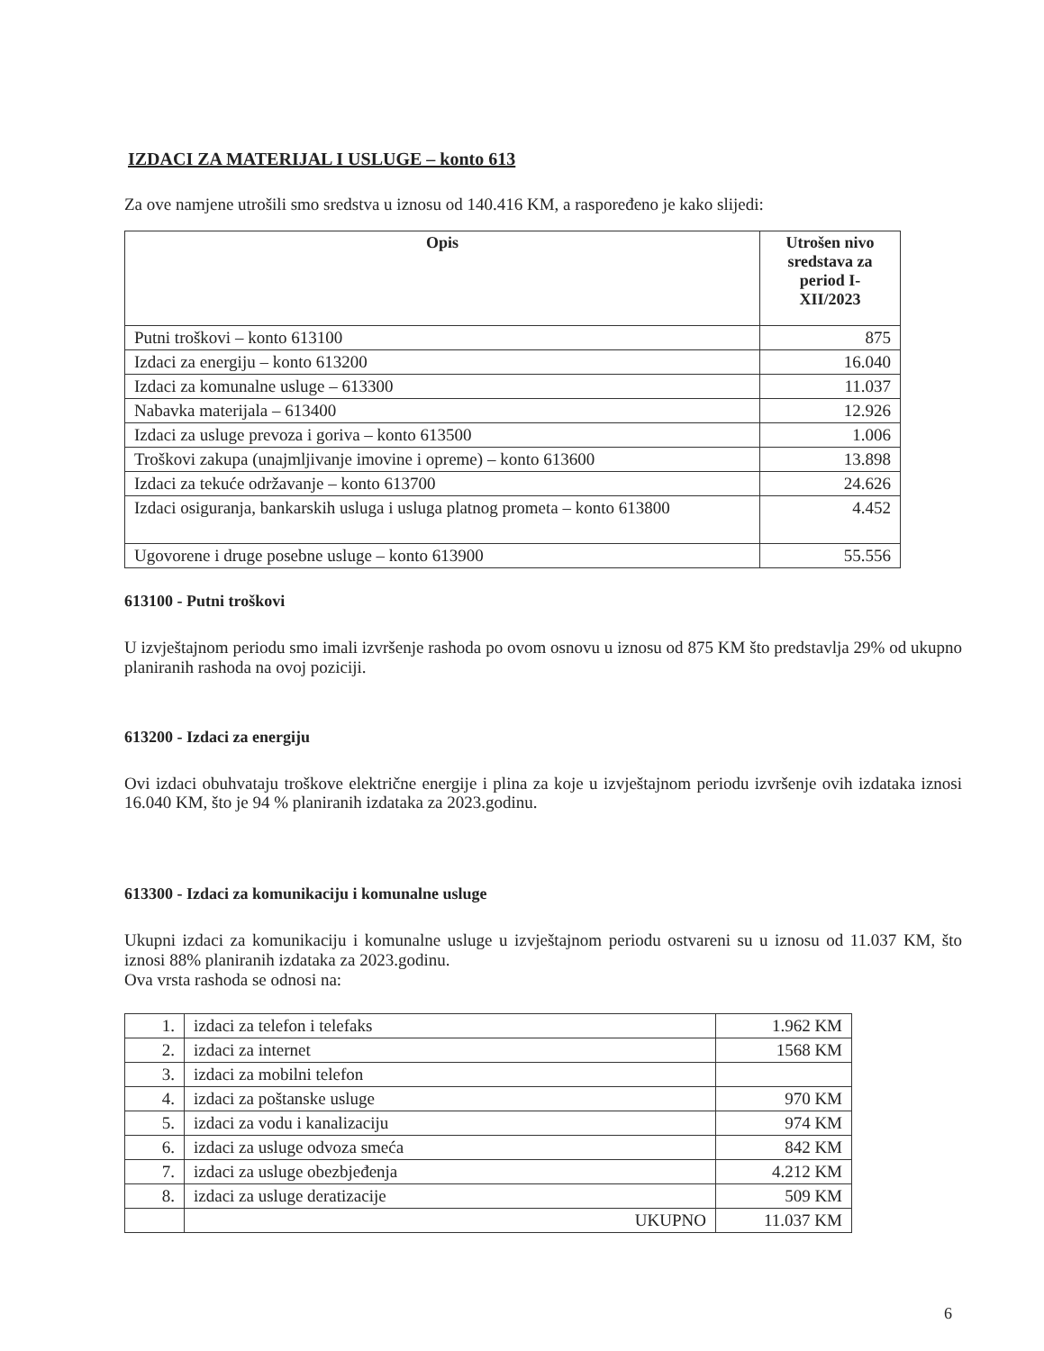IZDACI ZA MATERIJAL I USLUGE – konto 613
Za ove namjene utrošili smo sredstva u iznosu od 140.416 KM, a raspoređeno je kako slijedi:
| Opis | Utrošen nivo sredstava za period I-XII/2023 |
| --- | --- |
| Putni troškovi – konto 613100 | 875 |
| Izdaci za energiju – konto 613200 | 16.040 |
| Izdaci za komunalne usluge – 613300 | 11.037 |
| Nabavka materijala – 613400 | 12.926 |
| Izdaci za usluge prevoza i goriva – konto 613500 | 1.006 |
| Troškovi zakupa (unajmljivanje imovine i opreme) – konto 613600 | 13.898 |
| Izdaci za tekuće održavanje – konto 613700 | 24.626 |
| Izdaci osiguranja, bankarskih usluga i usluga platnog prometa – konto 613800 | 4.452 |
| Ugovorene i druge posebne usluge – konto 613900 | 55.556 |
613100 - Putni troškovi
U izvještajnom periodu smo imali izvršenje rashoda po ovom osnovu u iznosu od 875 KM što predstavlja 29% od ukupno planiranih rashoda na ovoj poziciji.
613200 - Izdaci za energiju
Ovi izdaci obuhvataju troškove električne energije i plina za koje u izvještajnom periodu izvršenje ovih izdataka iznosi 16.040 KM, što je 94 % planiranih izdataka za 2023.godinu.
613300 - Izdaci za komunikaciju i komunalne usluge
Ukupni izdaci za komunikaciju i komunalne usluge u izvještajnom periodu ostvareni su u iznosu od 11.037 KM, što iznosi 88% planiranih izdataka za 2023.godinu.
Ova vrsta rashoda se odnosi na:
| 1. | izdaci za telefon i telefaks | 1.962 KM |
| 2. | izdaci za internet | 1568 KM |
| 3. | izdaci za mobilni telefon | |
| 4. | izdaci za poštanske usluge | 970 KM |
| 5. | izdaci za vodu i kanalizaciju | 974 KM |
| 6. | izdaci za usluge odvoza smeća | 842 KM |
| 7. | izdaci za usluge obezbjeđenja | 4.212 KM |
| 8. | izdaci za usluge deratizacije | 509 KM |
| | UKUPNO | 11.037 KM |
6